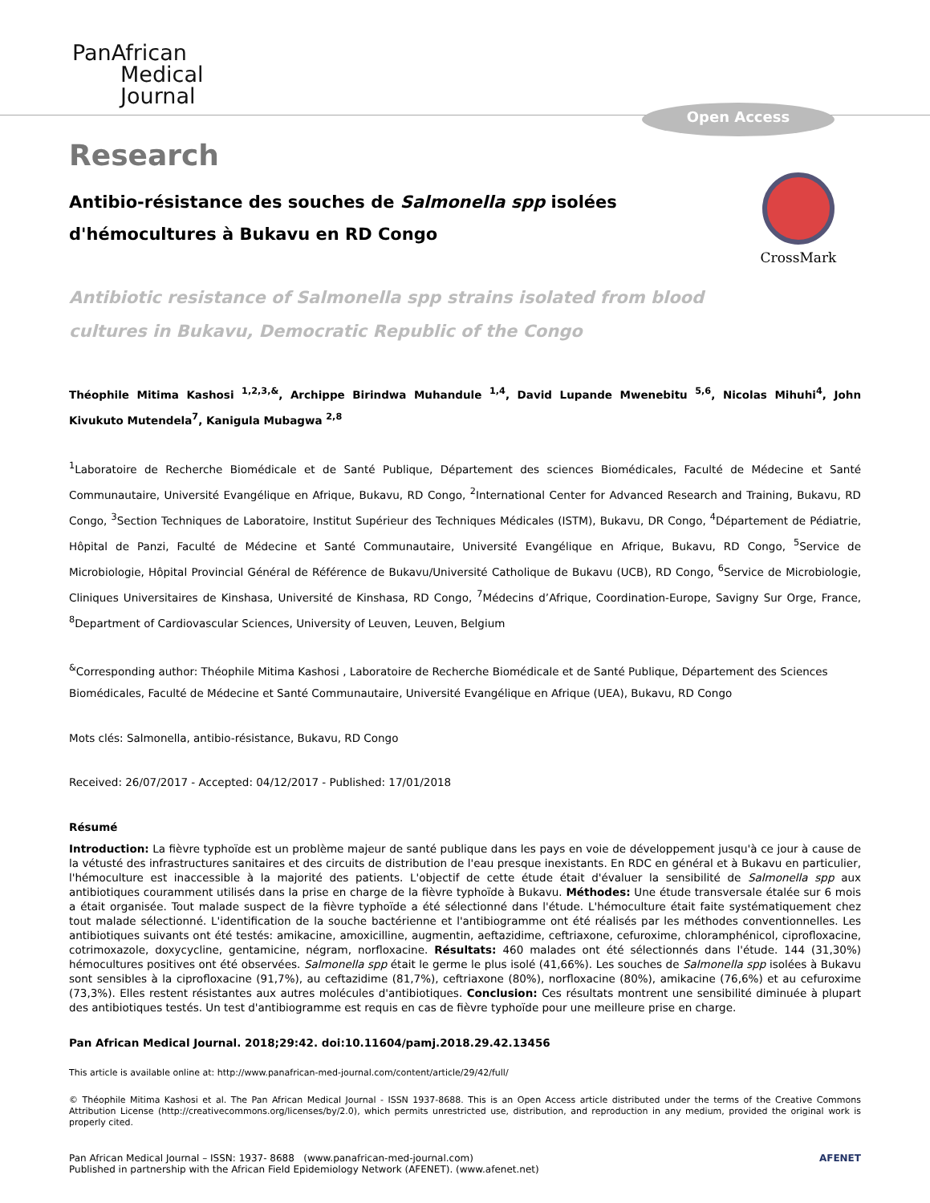PanAfrican
Medical
Journal
Open Access
CrossMark
Research
Antibio-résistance des souches de Salmonella spp isolées d'hémocultures à Bukavu en RD Congo
Antibiotic resistance of Salmonella spp strains isolated from blood
cultures in Bukavu, Democratic Republic of the Congo
Théophile Mitima Kashosi <sup>1,2,3,&</sup>, Archippe Birindwa Muhandule <sup>1,4</sup>, David Lupande Mwenebitu <sup>5,6</sup>, Nicolas Mihuhi<sup>4</sup>, John Kivukuto Mutendela<sup>7</sup>, Kanigula Mubagwa <sup>2,8</sup>
<sup>1</sup> Laboratoire de Recherche Biomédicale et de Santé Publique, Département des sciences Biomédicales, Faculté de Médecine et Santé Communautaire, Université Evangélique en Afrique, Bukavu, RD Congo, <sup>2</sup>International Center for Advanced Research and Training, Bukavu, RD Congo, <sup>3</sup>Section Techniques de Laboratoire, Institut Supérieur des Techniques Médicales (ISTM), Bukavu, DR Congo, <sup>4</sup>Département de Pédiatrie, Hôpital de Panzi, Faculté de Médecine et Santé Communautaire, Université Evangélique en Afrique, Bukavu, RD Congo, <sup>5</sup>Service de Microbiologie, Hôpital Provincial Général de Référence de Bukavu/Université Catholique de Bukavu (UCB), RD Congo, <sup>6</sup>Service de Microbiologie, Cliniques Universitaires de Kinshasa, Université de Kinshasa, RD Congo, <sup>7</sup>Médecins d’Afrique, Coordination-Europe, Savigny Sur Orge, France, <sup>8</sup>Department of Cardiovascular Sciences, University of Leuven, Leuven, Belgium
<sup>&</sup>Corresponding author: Théophile Mitima Kashosi , Laboratoire de Recherche Biomédicale et de Santé Publique, Département des Sciences Biomédicales, Faculté de Médecine et Santé Communautaire, Université Evangélique en Afrique (UEA), Bukavu, RD Congo
Mots clés: Salmonella, antibio-résistance, Bukavu, RD Congo
Received: 26/07/2017 - Accepted: 04/12/2017 - Published: 17/01/2018
Résumé
Introduction: La fièvre typhoïde est un problème majeur de santé publique dans les pays en voie de développement jusqu'à ce jour à cause de la vétusté des infrastructures sanitaires et des circuits de distribution de l'eau presque inexistants. En RDC en général et à Bukavu en particulier, l'hémoculture est inaccessible à la majorité des patients. L'objectif de cette étude était d'évaluer la sensibilité de Salmonella spp aux antibiotiques couramment utilisés dans la prise en charge de la fièvre typhoïde à Bukavu. Méthodes: Une étude transversale étalée sur 6 mois a était organisée. Tout malade suspect de la fièvre typhoïde a été sélectionné dans l'étude. L'hémoculture était faite systématiquement chez tout malade sélectionné. L'identification de la souche bactérienne et l'antibiogramme ont été réalisés par les méthodes conventionnelles. Les antibiotiques suivants ont été testés: amikacine, amoxicilline, augmentin, aeftazidime, ceftriaxone, cefuroxime, chloramphénicol, ciprofloxacine, cotrimoxazole, doxycycline, gentamicine, négram, norfloxacine. Résultats: 460 malades ont été sélectionnés dans l'étude. 144 (31,30%) hémocultures positives ont été observées. Salmonella spp était le germe le plus isolé (41,66%). Les souches de Salmonella spp isolées à Bukavu sont sensibles à la ciprofloxacine (91,7%), au ceftazidime (81,7%), ceftriaxone (80%), norfloxacine (80%), amikacine (76,6%) et au cefuroxime (73,3%). Elles restent résistantes aux autres molécules d'antibiotiques. Conclusion: Ces résultats montrent une sensibilité diminuée à plupart des antibiotiques testés. Un test d'antibiogramme est requis en cas de fièvre typhoïde pour une meilleure prise en charge.
Pan African Medical Journal. 2018;29:42. doi:10.11604/pamj.2018.29.42.13456
This article is available online at: http://www.panafrican-med-journal.com/content/article/29/42/full/
© Théophile Mitima Kashosi et al. The Pan African Medical Journal - ISSN 1937-8688. This is an Open Access article distributed under the terms of the Creative Commons Attribution License (http://creativecommons.org/licenses/by/2.0), which permits unrestricted use, distribution, and reproduction in any medium, provided the original work is properly cited.
Pan African Medical Journal – ISSN: 1937- 8688 (www.panafrican-med-journal.com)
Published in partnership with the African Field Epidemiology Network (AFENET). (www.afenet.net)
AFENET